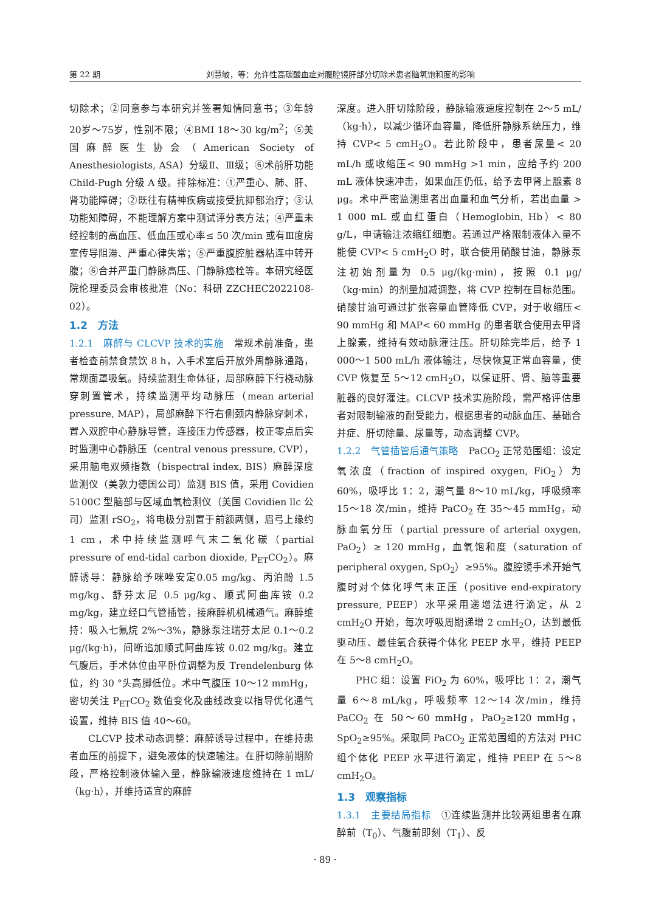第 22 期 刘慧敏，等：允许性高碳酸血症对腹腔镜肝部分切除术患者脑氧饱和度的影响
切除术；②同意参与本研究并签署知情同意书；③年龄20岁～75岁，性别不限；④BMI 18～30 kg/m<sup>2</sup>；⑤美国麻醉医生协会（American Society of Anesthesiologists, ASA）分级Ⅱ、Ⅲ级；⑥术前肝功能 Child-Pugh 分级 A 级。排除标准：①严重心、肺、肝、肾功能障碍；②既往有精神疾病或接受抗抑郁治疗；③认功能知障碍，不能理解方案中测试评分表方法；④严重未经控制的高血压、低血压或心率≤ 50 次/min 或有Ⅲ度房室传导阻滞、严重心律失常；⑤严重腹腔脏器粘连中转开腹；⑥合并严重门静脉高压、门静脉癌栓等。本研究经医院伦理委员会审核批准（No：科研 ZZCHEC2022108-02）。
1.2　方法
1.2.1　麻醉与 CLCVP 技术的实施　常规术前准备，患者检查前禁食禁饮 8 h，入手术室后开放外周静脉通路，常规面罩吸氧。持续监测生命体征，局部麻醉下行桡动脉穿刺置管术，持续监测平均动脉压（mean arterial pressure, MAP），局部麻醉下行右侧颈内静脉穿刺术，置入双腔中心静脉导管，连接压力传感器，校正零点后实时监测中心静脉压（central venous pressure, CVP），采用脑电双频指数（bispectral index, BIS）麻醉深度监测仪（美敦力德国公司）监测 BIS 值，采用 Covidien 5100C 型脑部与区域血氧检测仪（美国 Covidien llc 公司）监测 rSO<sub>2</sub>，将电极分别置于前额两侧，眉弓上缘约 1 cm，术中持续监测呼气末二氧化碳（partial pressure of end-tidal carbon dioxide, P<sub>ET</sub>CO<sub>2</sub>）。麻醉诱导：静脉给予咪唑安定0.05 mg/kg、丙泊酚 1.5 mg/kg、舒芬太尼 0.5 μg/kg、顺式阿曲库铵 0.2 mg/kg，建立经口气管插管，接麻醉机机械通气。麻醉维持：吸入七氟烷 2%～3%，静脉泵注瑞芬太尼 0.1～0.2 μg/(kg·h)，间断追加顺式阿曲库铵 0.02 mg/kg。建立气腹后，手术体位由平卧位调整为反 Trendelenburg 体位，约 30 °头高脚低位。术中气腹压 10～12 mmHg，密切关注 P<sub>ET</sub>CO<sub>2</sub> 数值变化及曲线改变以指导优化通气设置，维持 BIS 值 40～60。
CLCVP 技术动态调整：麻醉诱导过程中，在维持患者血压的前提下，避免液体的快速输注。在肝切除前期阶段，严格控制液体输入量，静脉输液速度维持在 1 mL/（kg·h），并维持适宜的麻醉
深度。进入肝切除阶段，静脉输液速度控制在 2～5 mL/（kg·h），以减少循环血容量，降低肝静脉系统压力，维持 CVP< 5 cmH<sub>2</sub>O。若此阶段中，患者尿量< 20 mL/h 或收缩压< 90 mmHg >1 min，应给予约 200 mL 液体快速冲击，如果血压仍低，给予去甲肾上腺素 8 μg。术中严密监测患者出血量和血气分析，若出血量 > 1 000 mL 或血红蛋白（Hemoglobin, Hb）< 80 g/L，申请输注浓缩红细胞。若通过严格限制液体入量不能使 CVP< 5 cmH<sub>2</sub>O 时，联合使用硝酸甘油，静脉泵注初始剂量为 0.5 μg/(kg·min)，按照 0.1 μg/（kg·min）的剂量加减调整，将 CVP 控制在目标范围。硝酸甘油可通过扩张容量血管降低 CVP，对于收缩压< 90 mmHg 和 MAP< 60 mmHg 的患者联合使用去甲肾上腺素，维持有效动脉灌注压。肝切除完毕后，给予 1 000～1 500 mL/h 液体输注，尽快恢复正常血容量，使 CVP 恢复至 5～12 cmH<sub>2</sub>O，以保证肝、肾、脑等重要脏器的良好灌注。CLCVP 技术实施阶段，需严格评估患者对限制输液的耐受能力，根据患者的动脉血压、基础合并症、肝切除量、尿量等，动态调整 CVP。
1.2.2　气管插管后通气策略　PaCO<sub>2</sub> 正常范围组：设定氧浓度（fraction of inspired oxygen, FiO<sub>2</sub>）为 60%，吸呼比 1：2，潮气量 8～10 mL/kg，呼吸频率 15～18 次/min，维持 PaCO<sub>2</sub> 在 35～45 mmHg，动脉血氧分压（partial pressure of arterial oxygen, PaO<sub>2</sub>）≥ 120 mmHg，血氧饱和度（saturation of peripheral oxygen, SpO<sub>2</sub>）≥95%。腹腔镜手术开始气腹时对个体化呼气末正压（positive end-expiratory pressure, PEEP）水平采用递增法进行滴定，从 2 cmH<sub>2</sub>O 开始，每次呼吸周期递增 2 cmH<sub>2</sub>O，达到最低驱动压、最佳氧合获得个体化 PEEP 水平，维持 PEEP 在 5～8 cmH<sub>2</sub>O。
PHC 组：设置 FiO<sub>2</sub> 为 60%，吸呼比 1：2，潮气量 6～8 mL/kg，呼吸频率 12～14 次/min，维持 PaCO<sub>2</sub> 在 50～60 mmHg，PaO<sub>2</sub>≥120 mmHg，SpO<sub>2</sub>≥95%。采取同 PaCO<sub>2</sub> 正常范围组的方法对 PHC 组个体化 PEEP 水平进行滴定，维持 PEEP 在 5～8 cmH<sub>2</sub>O。
1.3　观察指标
1.3.1　主要结局指标　①连续监测并比较两组患者在麻醉前（T<sub>0</sub>）、气腹前即刻（T<sub>1</sub>）、反
· 89 ·